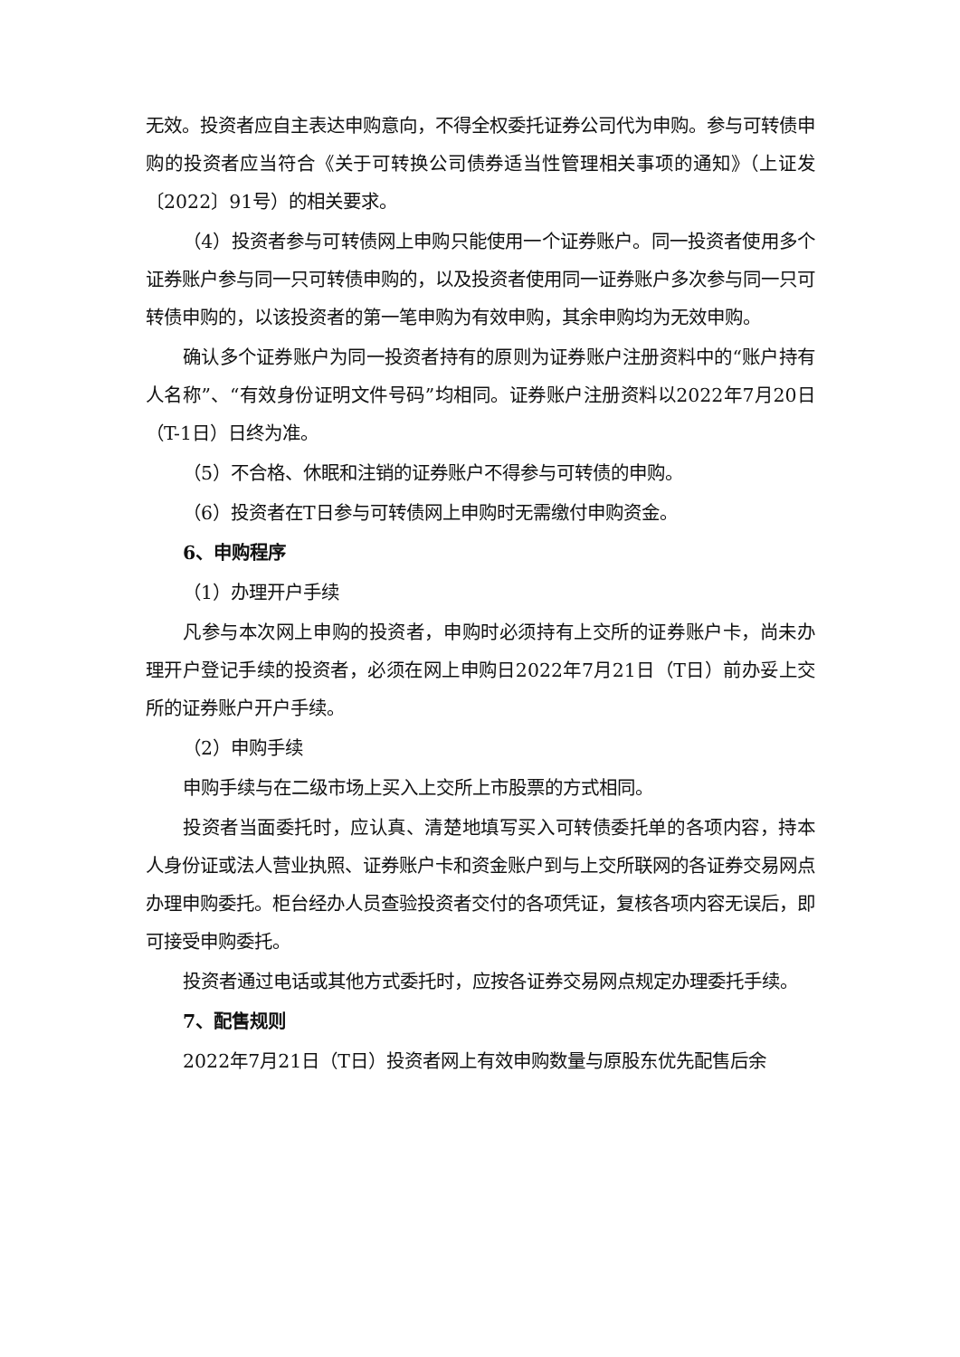无效。投资者应自主表达申购意向，不得全权委托证券公司代为申购。参与可转债申购的投资者应当符合《关于可转换公司债券适当性管理相关事项的通知》（上证发〔2022〕91号）的相关要求。
（4）投资者参与可转债网上申购只能使用一个证券账户。同一投资者使用多个证券账户参与同一只可转债申购的，以及投资者使用同一证券账户多次参与同一只可转债申购的，以该投资者的第一笔申购为有效申购，其余申购均为无效申购。
确认多个证券账户为同一投资者持有的原则为证券账户注册资料中的“账户持有人名称”、“有效身份证明文件号码”均相同。证券账户注册资料以2022年7月20日（T-1日）日终为准。
（5）不合格、休眠和注销的证券账户不得参与可转债的申购。
（6）投资者在T日参与可转债网上申购时无需缴付申购资金。
6、申购程序
（1）办理开户手续
凡参与本次网上申购的投资者，申购时必须持有上交所的证券账户卡，尚未办理开户登记手续的投资者，必须在网上申购日2022年7月21日（T日）前办妥上交所的证券账户开户手续。
（2）申购手续
申购手续与在二级市场上买入上交所上市股票的方式相同。
投资者当面委托时，应认真、清楚地填写买入可转债委托单的各项内容，持本人身份证或法人营业执照、证券账户卡和资金账户到与上交所联网的各证券交易网点办理申购委托。柜台经办人员查验投资者交付的各项凭证，复核各项内容无误后，即可接受申购委托。
投资者通过电话或其他方式委托时，应按各证券交易网点规定办理委托手续。
7、配售规则
2022年7月21日（T日）投资者网上有效申购数量与原股东优先配售后余